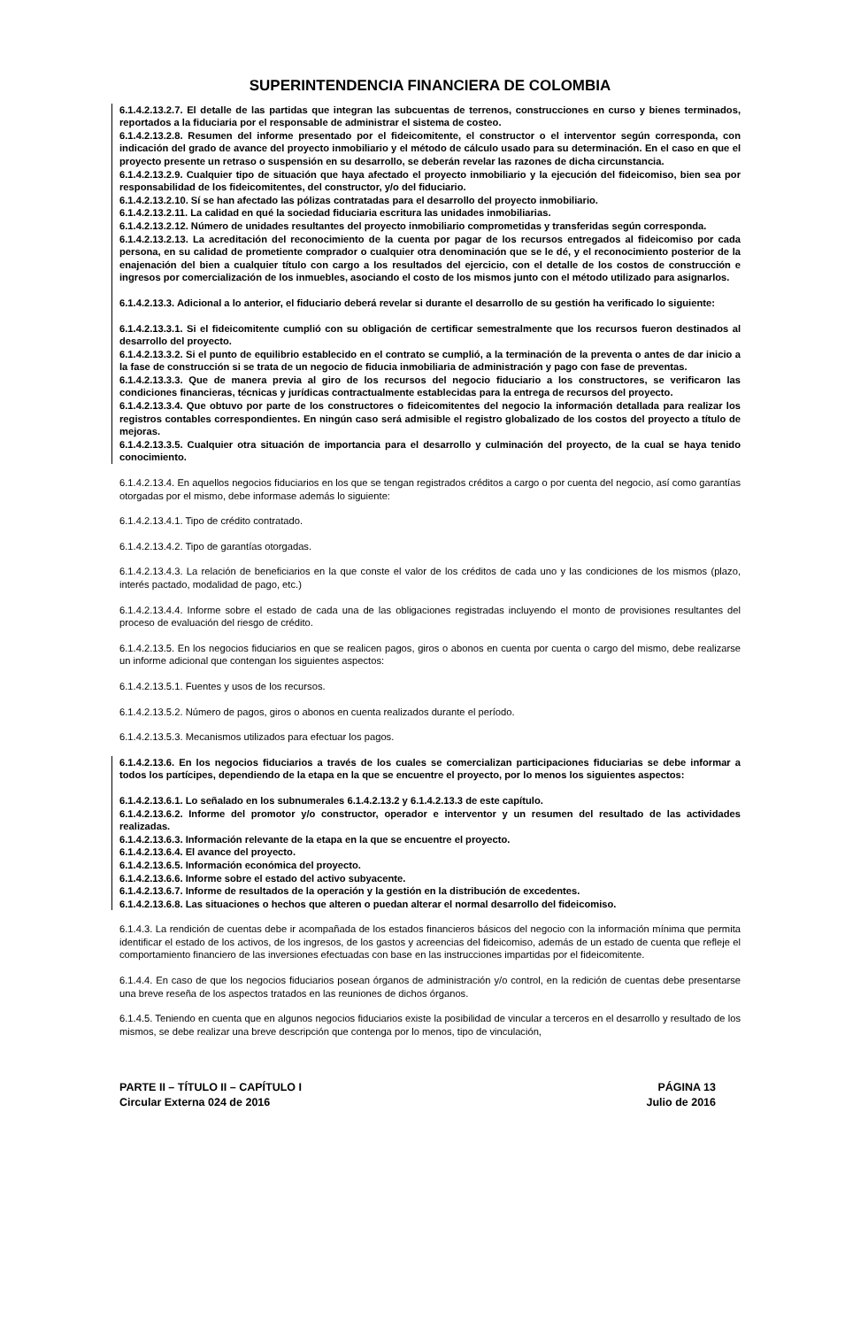SUPERINTENDENCIA FINANCIERA DE COLOMBIA
6.1.4.2.13.2.7. El detalle de las partidas que integran las subcuentas de terrenos, construcciones en curso y bienes terminados, reportados a la fiduciaria por el responsable de administrar el sistema de costeo.
6.1.4.2.13.2.8. Resumen del informe presentado por el fideicomitente, el constructor o el interventor según corresponda, con indicación del grado de avance del proyecto inmobiliario y el método de cálculo usado para su determinación. En el caso en que el proyecto presente un retraso o suspensión en su desarrollo, se deberán revelar las razones de dicha circunstancia.
6.1.4.2.13.2.9. Cualquier tipo de situación que haya afectado el proyecto inmobiliario y la ejecución del fideicomiso, bien sea por responsabilidad de los fideicomitentes, del constructor, y/o del fiduciario.
6.1.4.2.13.2.10. Sí se han afectado las pólizas contratadas para el desarrollo del proyecto inmobiliario.
6.1.4.2.13.2.11. La calidad en qué la sociedad fiduciaria escritura las unidades inmobiliarias.
6.1.4.2.13.2.12. Número de unidades resultantes del proyecto inmobiliario comprometidas y transferidas según corresponda.
6.1.4.2.13.2.13. La acreditación del reconocimiento de la cuenta por pagar de los recursos entregados al fideicomiso por cada persona, en su calidad de prometiente comprador o cualquier otra denominación que se le dé, y el reconocimiento posterior de la enajenación del bien a cualquier título con cargo a los resultados del ejercicio, con el detalle de los costos de construcción e ingresos por comercialización de los inmuebles, asociando el costo de los mismos junto con el método utilizado para asignarlos.
6.1.4.2.13.3. Adicional a lo anterior, el fiduciario deberá revelar si durante el desarrollo de su gestión ha verificado lo siguiente:
6.1.4.2.13.3.1. Si el fideicomitente cumplió con su obligación de certificar semestralmente que los recursos fueron destinados al desarrollo del proyecto.
6.1.4.2.13.3.2. Si el punto de equilibrio establecido en el contrato se cumplió, a la terminación de la preventa o antes de dar inicio a la fase de construcción si se trata de un negocio de fiducia inmobiliaria de administración y pago con fase de preventas.
6.1.4.2.13.3.3. Que de manera previa al giro de los recursos del negocio fiduciario a los constructores, se verificaron las condiciones financieras, técnicas y jurídicas contractualmente establecidas para la entrega de recursos del proyecto.
6.1.4.2.13.3.4. Que obtuvo por parte de los constructores o fideicomitentes del negocio la información detallada para realizar los registros contables correspondientes. En ningún caso será admisible el registro globalizado de los costos del proyecto a título de mejoras.
6.1.4.2.13.3.5. Cualquier otra situación de importancia para el desarrollo y culminación del proyecto, de la cual se haya tenido conocimiento.
6.1.4.2.13.4. En aquellos negocios fiduciarios en los que se tengan registrados créditos a cargo o por cuenta del negocio, así como garantías otorgadas por el mismo, debe informase además lo siguiente:
6.1.4.2.13.4.1. Tipo de crédito contratado.
6.1.4.2.13.4.2. Tipo de garantías otorgadas.
6.1.4.2.13.4.3. La relación de beneficiarios en la que conste el valor de los créditos de cada uno y las condiciones de los mismos (plazo, interés pactado, modalidad de pago, etc.)
6.1.4.2.13.4.4. Informe sobre el estado de cada una de las obligaciones registradas incluyendo el monto de provisiones resultantes del proceso de evaluación del riesgo de crédito.
6.1.4.2.13.5. En los negocios fiduciarios en que se realicen pagos, giros o abonos en cuenta por cuenta o cargo del mismo, debe realizarse un informe adicional que contengan los siguientes aspectos:
6.1.4.2.13.5.1. Fuentes y usos de los recursos.
6.1.4.2.13.5.2. Número de pagos, giros o abonos en cuenta realizados durante el período.
6.1.4.2.13.5.3. Mecanismos utilizados para efectuar los pagos.
6.1.4.2.13.6. En los negocios fiduciarios a través de los cuales se comercializan participaciones fiduciarias se debe informar a todos los partícipes, dependiendo de la etapa en la que se encuentre el proyecto, por lo menos los siguientes aspectos:
6.1.4.2.13.6.1. Lo señalado en los subnumerales 6.1.4.2.13.2 y 6.1.4.2.13.3 de este capítulo.
6.1.4.2.13.6.2. Informe del promotor y/o constructor, operador e interventor y un resumen del resultado de las actividades realizadas.
6.1.4.2.13.6.3. Información relevante de la etapa en la que se encuentre el proyecto.
6.1.4.2.13.6.4. El avance del proyecto.
6.1.4.2.13.6.5. Información económica del proyecto.
6.1.4.2.13.6.6. Informe sobre el estado del activo subyacente.
6.1.4.2.13.6.7. Informe de resultados de la operación y la gestión en la distribución de excedentes.
6.1.4.2.13.6.8. Las situaciones o hechos que alteren o puedan alterar el normal desarrollo del fideicomiso.
6.1.4.3. La rendición de cuentas debe ir acompañada de los estados financieros básicos del negocio con la información mínima que permita identificar el estado de los activos, de los ingresos, de los gastos y acreencias del fideicomiso, además de un estado de cuenta que refleje el comportamiento financiero de las inversiones efectuadas con base en las instrucciones impartidas por el fideicomitente.
6.1.4.4. En caso de que los negocios fiduciarios posean órganos de administración y/o control, en la redición de cuentas debe presentarse una breve reseña de los aspectos tratados en las reuniones de dichos órganos.
6.1.4.5. Teniendo en cuenta que en algunos negocios fiduciarios existe la posibilidad de vincular a terceros en el desarrollo y resultado de los mismos, se debe realizar una breve descripción que contenga por lo menos, tipo de vinculación,
PARTE II – TÍTULO II – CAPÍTULO I
Circular Externa 024 de 2016
PÁGINA 13
Julio de 2016